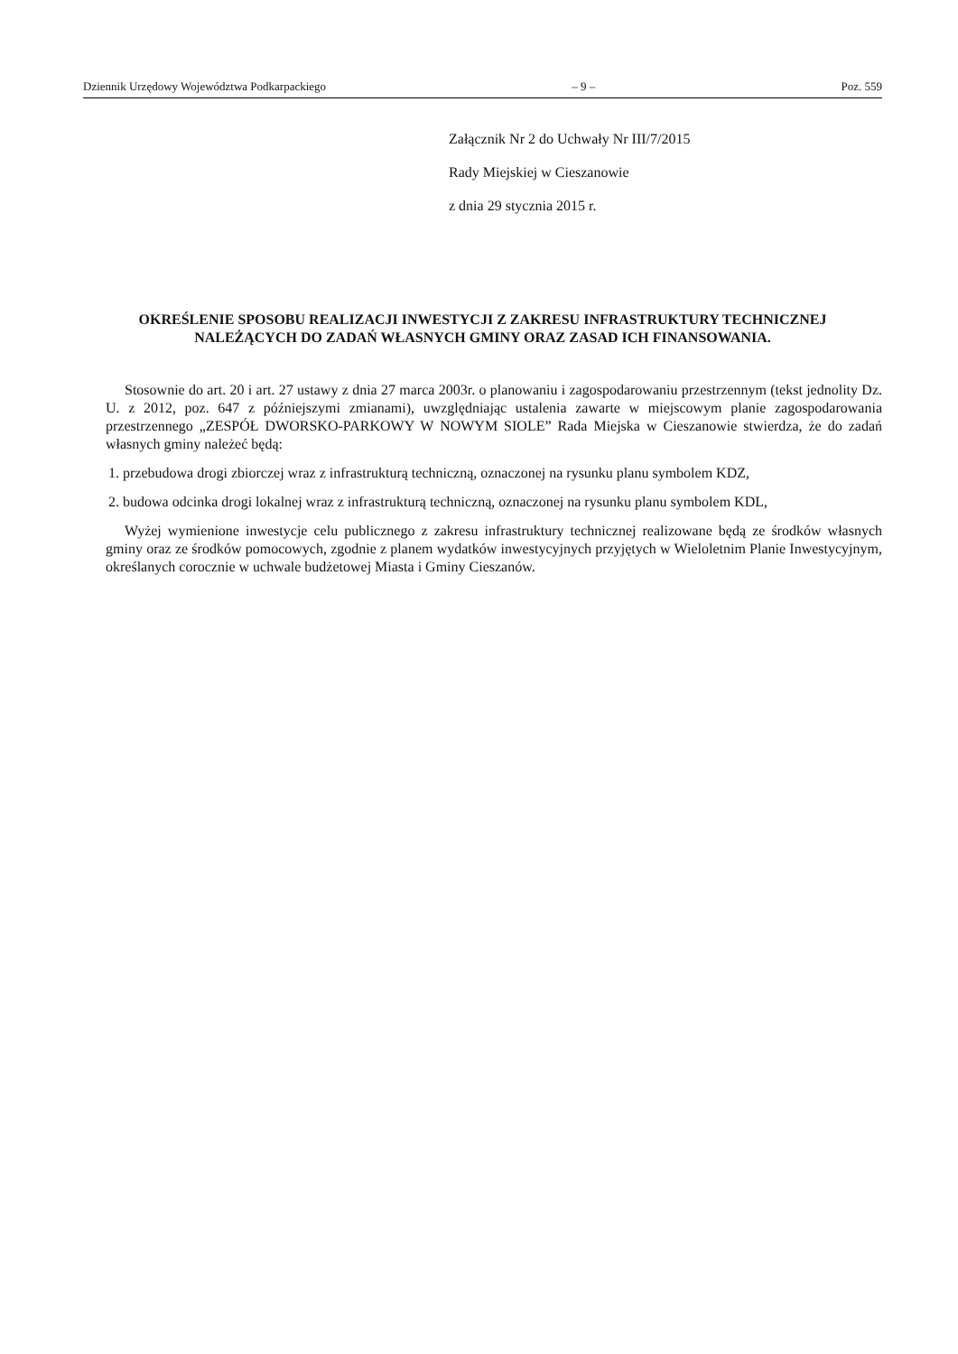Dziennik Urzędowy Województwa Podkarpackiego – 9 – Poz. 559
Załącznik Nr 2 do Uchwały Nr III/7/2015
Rady Miejskiej w Cieszanowie
z dnia 29 stycznia 2015 r.
OKREŚLENIE SPOSOBU REALIZACJI INWESTYCJI Z ZAKRESU INFRASTRUKTURY TECHNICZNEJ NALEŻĄCYCH DO ZADAŃ WŁASNYCH GMINY ORAZ ZASAD ICH FINANSOWANIA.
Stosownie do art. 20 i art. 27 ustawy z dnia 27 marca 2003r. o planowaniu i zagospodarowaniu przestrzennym (tekst jednolity Dz. U. z 2012, poz. 647 z późniejszymi zmianami), uwzględniając ustalenia zawarte w miejscowym planie zagospodarowania przestrzennego „ZESPÓŁ DWORSKO-PARKOWY W NOWYM SIOLE” Rada Miejska w Cieszanowie stwierdza, że do zadań własnych gminy należeć będą:
1. przebudowa drogi zbiorczej wraz z infrastrukturą techniczną, oznaczonej na rysunku planu symbolem KDZ,
2. budowa odcinka drogi lokalnej wraz z infrastrukturą techniczną, oznaczonej na rysunku planu symbolem KDL,
Wyżej wymienione inwestycje celu publicznego z zakresu infrastruktury technicznej realizowane będą ze środków własnych gminy oraz ze środków pomocowych, zgodnie z planem wydatków inwestycyjnych przyjętych w Wieloletnim Planie Inwestycyjnym, określanych corocznie w uchwale budżetowej Miasta i Gminy Cieszanów.